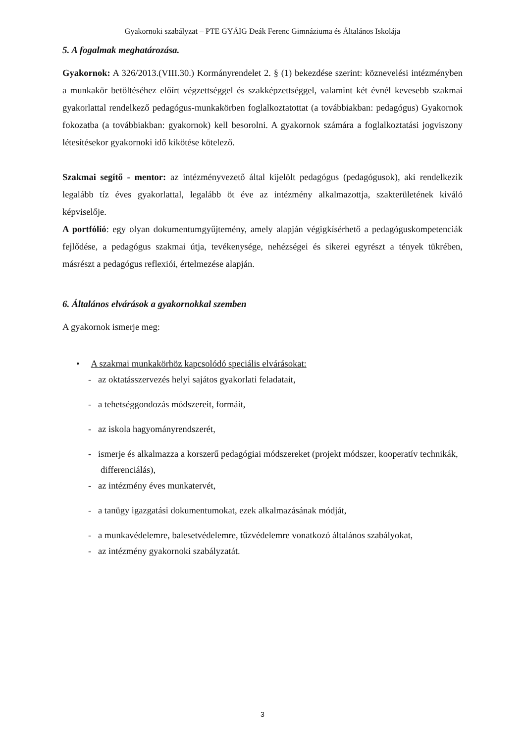Gyakornoki szabályzat – PTE GYÁIG Deák Ferenc Gimnáziuma és Általános Iskolája
5. A fogalmak meghatározása.
Gyakornok: A 326/2013.(VIII.30.) Kormányrendelet 2. § (1) bekezdése szerint: köznevelési intézményben a munkakör betöltéséhez előírt végzettséggel és szakképzettséggel, valamint két évnél kevesebb szakmai gyakorlattal rendelkező pedagógus-munkakörben foglalkoztatottat (a továbbiakban: pedagógus) Gyakornok fokozatba (a továbbiakban: gyakornok) kell besorolni. A gyakornok számára a foglalkoztatási jogviszony létesítésekor gyakornoki idő kikötése kötelező.
Szakmai segítő - mentor: az intézményvezető által kijelölt pedagógus (pedagógusok), aki rendelkezik legalább tíz éves gyakorlattal, legalább öt éve az intézmény alkalmazottja, szakterületének kiváló képviselője.
A portfólió: egy olyan dokumentumgyűjtemény, amely alapján végigkísérhető a pedagóguskompetenciák fejlődése, a pedagógus szakmai útja, tevékenysége, nehézségei és sikerei egyrészt a tények tükrében, másrészt a pedagógus reflexiói, értelmezése alapján.
6. Általános elvárások a gyakornokkal szemben
A gyakornok ismerje meg:
• A szakmai munkakörhöz kapcsolódó speciális elvárásokat:
- az oktatásszervezés helyi sajátos gyakorlati feladatait,
- a tehetséggondozás módszereit, formáit,
- az iskola hagyományrendszerét,
- ismerje és alkalmazza a korszerű pedagógiai módszereket (projekt módszer, kooperatív technikák, differenciálás),
- az intézmény éves munkatervét,
- a tanügy igazgatási dokumentumokat, ezek alkalmazásának módját,
- a munkavédelemre, balesetvédelemre, tűzvédelemre vonatkozó általános szabályokat,
- az intézmény gyakornoki szabályzatát.
3